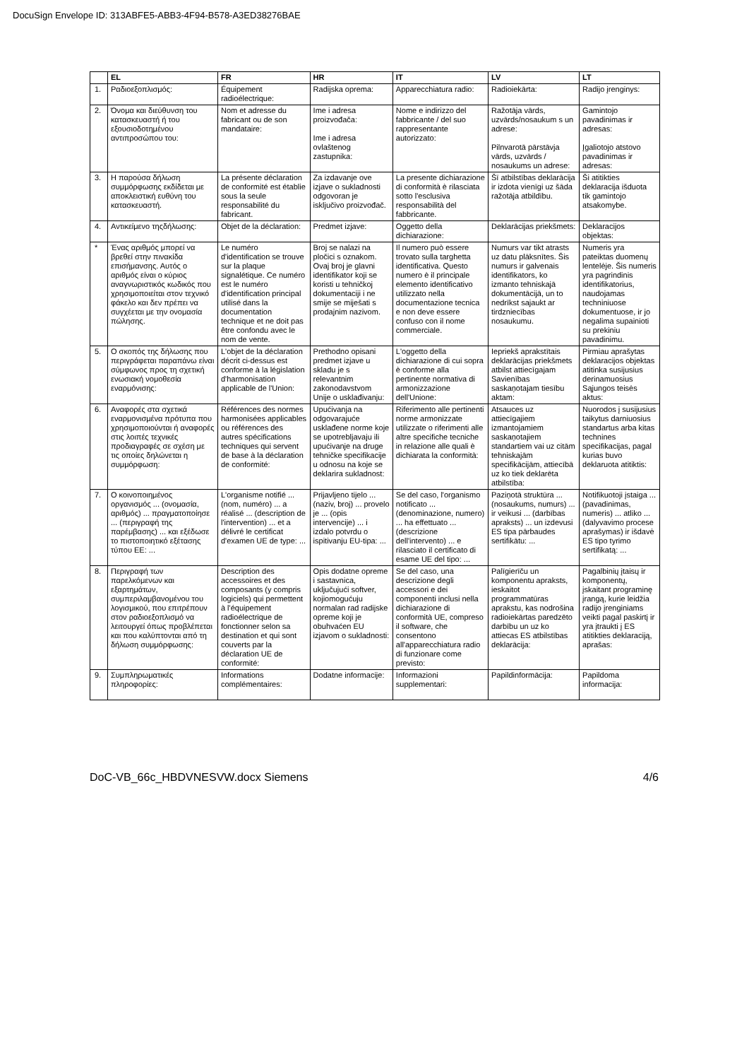DocuSign Envelope ID: 313ABFE5-ABB3-4F94-B578-A3ED38276BAE
| | EL | FR | HR | IT | LV | LT |
| --- | --- | --- | --- | --- | --- | --- |
| 1. | Ραδιοεξοπλισμός: | Équipement radioélectrique: | Radijska oprema: | Apparecchiatura radio: | Radioiekārta: | Radijo įrenginys: |
| 2. | Όνομα και διεύθυνση του κατασκευαστή ή του εξουσιοδοτημένου αντιπροσώπου του: | Nom et adresse du fabricant ou de son mandataire: | Ime i adresa proizvođača: Ime i adresa ovlaštenog zastupnika: | Nome e indirizzo del fabbricante / del suo rappresentante autorizzato: | Ražotāja vārds, uzvārds/nosaukum s un adrese: Pilnvarotā pārstāvja vārds, uzvārds / nosaukums un adrese: | Gamintojo pavadinimas ir adresas: Įgaliotojo atstovo pavadinimas ir adresas: |
| 3. | Η παρούσα δήλωση συμμόρφωσης εκδίδεται με αποκλειστική ευθύνη του κατασκευαστή. | La présente déclaration de conformité est établie sous la seule responsabilité du fabricant. | Za izdavanje ove izjave o sukladnosti odgovoran je isključivo proizvođač. | La presente dichiarazione di conformità è rilasciata sotto l'esclusiva responsabilità del fabbricante. | Šī atbilstības deklarācija ir izdota vienīgi uz šāda ražotāja atbildību. | Ši atitikties deklaracija išduota tik gamintojo atsakomybe. |
| 4. | Αντικείμενο τηςδήλωσης: | Objet de la déclaration: | Predmet izjave: | Oggetto della dichiarazione: | Deklarācijas priekšmets: | Deklaracijos objektas: |
| * | Ένας αριθμός μπορεί να βρεθεί στην πινακίδα επισήμανσης. Αυτός ο αριθμός είναι ο κύριος αναγνωριστικός κωδικός που χρησιμοποιείται στον τεχνικό φάκελο και δεν πρέπει να συγχέεται με την ονομασία πώλησης. | Le numéro d'identification se trouve sur la plaque signalétique. Ce numéro est le numéro d'identification principal utilisé dans la documentation technique et ne doit pas être confondu avec le nom de vente. | Broj se nalazi na pločici s oznakom. Ovaj broj je glavni identifikator koji se koristi u tehničkoj dokumentaciji i ne smije se miješati s prodajnim nazivom. | Il numero può essere trovato sulla targhetta identificativa. Questo numero è il principale elemento identificativo utilizzato nella documentazione tecnica e non deve essere confuso con il nome commerciale. | Numurs var tikt atrasts uz datu plāksnītes. Šis numurs ir galvenais identifikators, ko izmanto tehniskajā dokumentācijā, un to nedrīkst sajaukt ar tirdzniecības nosaukumu. | Numeris yra pateiktas duomenų lentelėje. Šis numeris yra pagrindinis identifikatorius, naudojamas techniniuose dokumentuose, ir jo negalima supainioti su prekiniu pavadinimu. |
| 5. | Ο σκοπός της δήλωσης που περιγράφεται παραπάνω είναι σύμφωνος προς τη σχετική ενωσιακή νομοθεσία εναρμόνισης: | L'objet de la déclaration décrit ci-dessus est conforme à la législation d'harmonisation applicable de l'Union: | Prethodno opisani predmet izjave u skladu je s relevantnim zakonodavstvom Unije o usklađivanju: | L'oggetto della dichiarazione di cui sopra è conforme alla pertinente normativa di armonizzazione dell'Unione: | Iepriekš aprakstītais deklarācijas priekšmets atbilst attiecīgajam Savienības saskaņotajam tiesību aktam: | Pirmiau aprašytas deklaracijos objektas atitinka susijusius derinamuosius Sąjungos teisės aktus: |
| 6. | Αναφορές στα σχετικά εναρμονισμένα πρότυπα που χρησιμοποιούνται ή αναφορές στις λοιπές τεχνικές προδιαγραφές σε σχέση με τις οποίες δηλώνεται η συμμόρφωση: | Références des normes harmonisées applicables ou références des autres spécifications techniques qui servent de base à la déclaration de conformité: | Upućivanja na odgovarajuće usklađene norme koje se upotrebljavaju ili upućivanje na druge tehničke specifikacije u odnosu na koje se deklarira sukladnost: | Riferimento alle pertinenti norme armonizzate utilizzate o riferimenti alle altre specifiche tecniche in relazione alle quali è dichiarata la conformità: | Atsauces uz attiecīgajiem izmantojamiem saskaņotajiem standartiem vai uz citām tehniskajām specifikācijām, attiecībā uz ko tiek deklarēta atbilstība: | Nuorodos į susijusius taikytus darniuosius standartus arba kitas technines specifikacijas, pagal kurias buvo deklaruota atitiktis: |
| 7. | Ο κοινοποιημένος οργανισμός ... (ονομασία, αριθμός) ... πραγματοποίησε ... (περιγραφή της παρέμβασης) ... και εξέδωσε το πιστοποιητικό εξέτασης τύπου ΕΕ: ... | L'organisme notifié ... (nom, numéro) ... a réalisé ... (description de l'intervention) ... et a délivré le certificat d'examen UE de type: ... | Prijavljeno tijelo ... (naziv, broj) ... provelo je ... (opis intervencije) ... i izdalo potvrdu o ispitivanju EU-tipa: ... | Se del caso, l'organismo notificato ... (denominazione, numero) ... ha effettuato ... (descrizione dell'intervento) ... e rilasciato il certificato di esame UE del tipo: ... | Paziņotā struktūra ... (nosaukums, numurs) ... ir veikusi ... (darbības apraksts) ... un izdevusi ES tipa pārbaudes sertifikātu: ... | Notifikuotoji įstaiga ... (pavadinimas, numeris) ... atliko ... (dalyvavimo procese aprašymas) ir išdavė ES tipo tyrimo sertifikatą: ... |
| 8. | Περιγραφή των παρελκόμενων και εξαρτημάτων, συμπεριλαμβανομένου του λογισμικού, που επιτρέπουν στον ραδιοεξοπλισμό να λειτουργεί όπως προβλέπεται και που καλύπτονται από τη δήλωση συμμόρφωσης: | Description des accessoires et des composants (y compris logiciels) qui permettent à l'équipement radioélectrique de fonctionner selon sa destination et qui sont couverts par la déclaration UE de conformité: | Opis dodatne opreme i sastavnica, uključujući softver, kojiomogućuju normalan rad radijske opreme koji je obuhvaćen EU izjavom o sukladnosti: | Se del caso, una descrizione degli accessori e dei componenti inclusi nella dichiarazione di conformità UE, compreso il software, che consentono all'apparecchiatura radio di funzionare come previsto: | Palīgierīču un komponentu apraksts, ieskaitot programmatūras aprakstu, kas nodrošina radioiekārtas paredzēto darbību un uz ko attiecas ES atbilstības deklarācija: | Pagalbinių įtaisų ir komponentų, įskaitant programinę įrangą, kurie leidžia radijo įrenginiams veikti pagal paskirtį ir yra įtraukti į ES atitikties deklaraciją, aprašas: |
| 9. | Συμπληρωματικές πληροφορίες: | Informations complémentaires: | Dodatne informacije: | Informazioni supplementari: | Papildinformācija: | Papildoma informacija: |
DoC-VB_66c_HBDVNESVW.docx Siemens 4/6